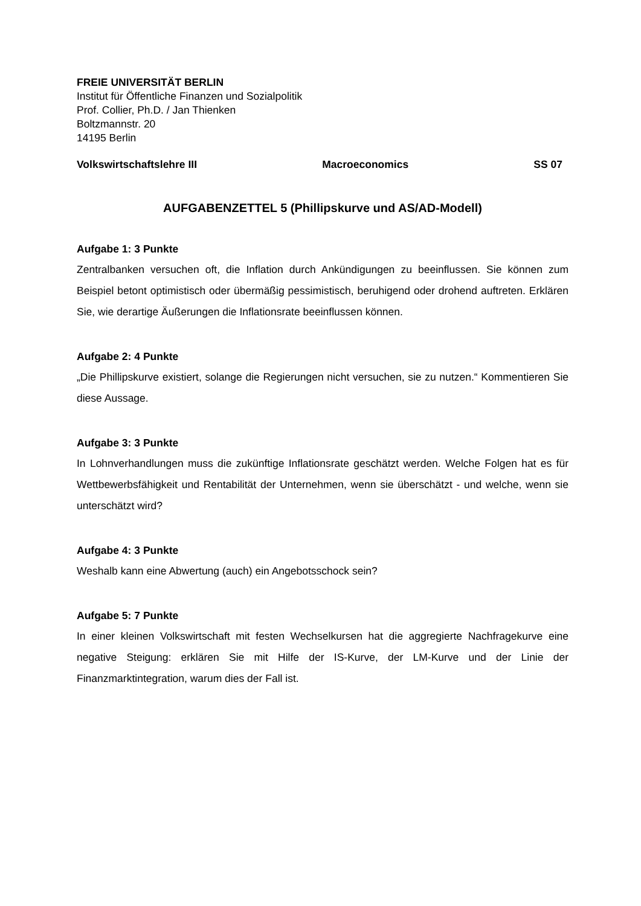FREIE UNIVERSITÄT BERLIN
Institut für Öffentliche Finanzen und Sozialpolitik
Prof. Collier, Ph.D. / Jan Thienken
Boltzmannstr. 20
14195 Berlin
Volkswirtschaftslehre III Macroeconomics SS 07
AUFGABENZETTEL 5 (Phillipskurve und AS/AD-Modell)
Aufgabe 1: 3 Punkte
Zentralbanken versuchen oft, die Inflation durch Ankündigungen zu beeinflussen. Sie können zum Beispiel betont optimistisch oder übermäßig pessimistisch, beruhigend oder drohend auftreten. Erklären Sie, wie derartige Äußerungen die Inflationsrate beeinflussen können.
Aufgabe 2: 4 Punkte
„Die Phillipskurve existiert, solange die Regierungen nicht versuchen, sie zu nutzen.“ Kommentieren Sie diese Aussage.
Aufgabe 3: 3 Punkte
In Lohnverhandlungen muss die zukünftige Inflationsrate geschätzt werden. Welche Folgen hat es für Wettbewerbsfähigkeit und Rentabilität der Unternehmen, wenn sie überschätzt - und welche, wenn sie unterschätzt wird?
Aufgabe 4: 3 Punkte
Weshalb kann eine Abwertung (auch) ein Angebotsschock sein?
Aufgabe 5: 7 Punkte
In einer kleinen Volkswirtschaft mit festen Wechselkursen hat die aggregierte Nachfragekurve eine negative Steigung: erklären Sie mit Hilfe der IS-Kurve, der LM-Kurve und der Linie der Finanzmarktintegration, warum dies der Fall ist.